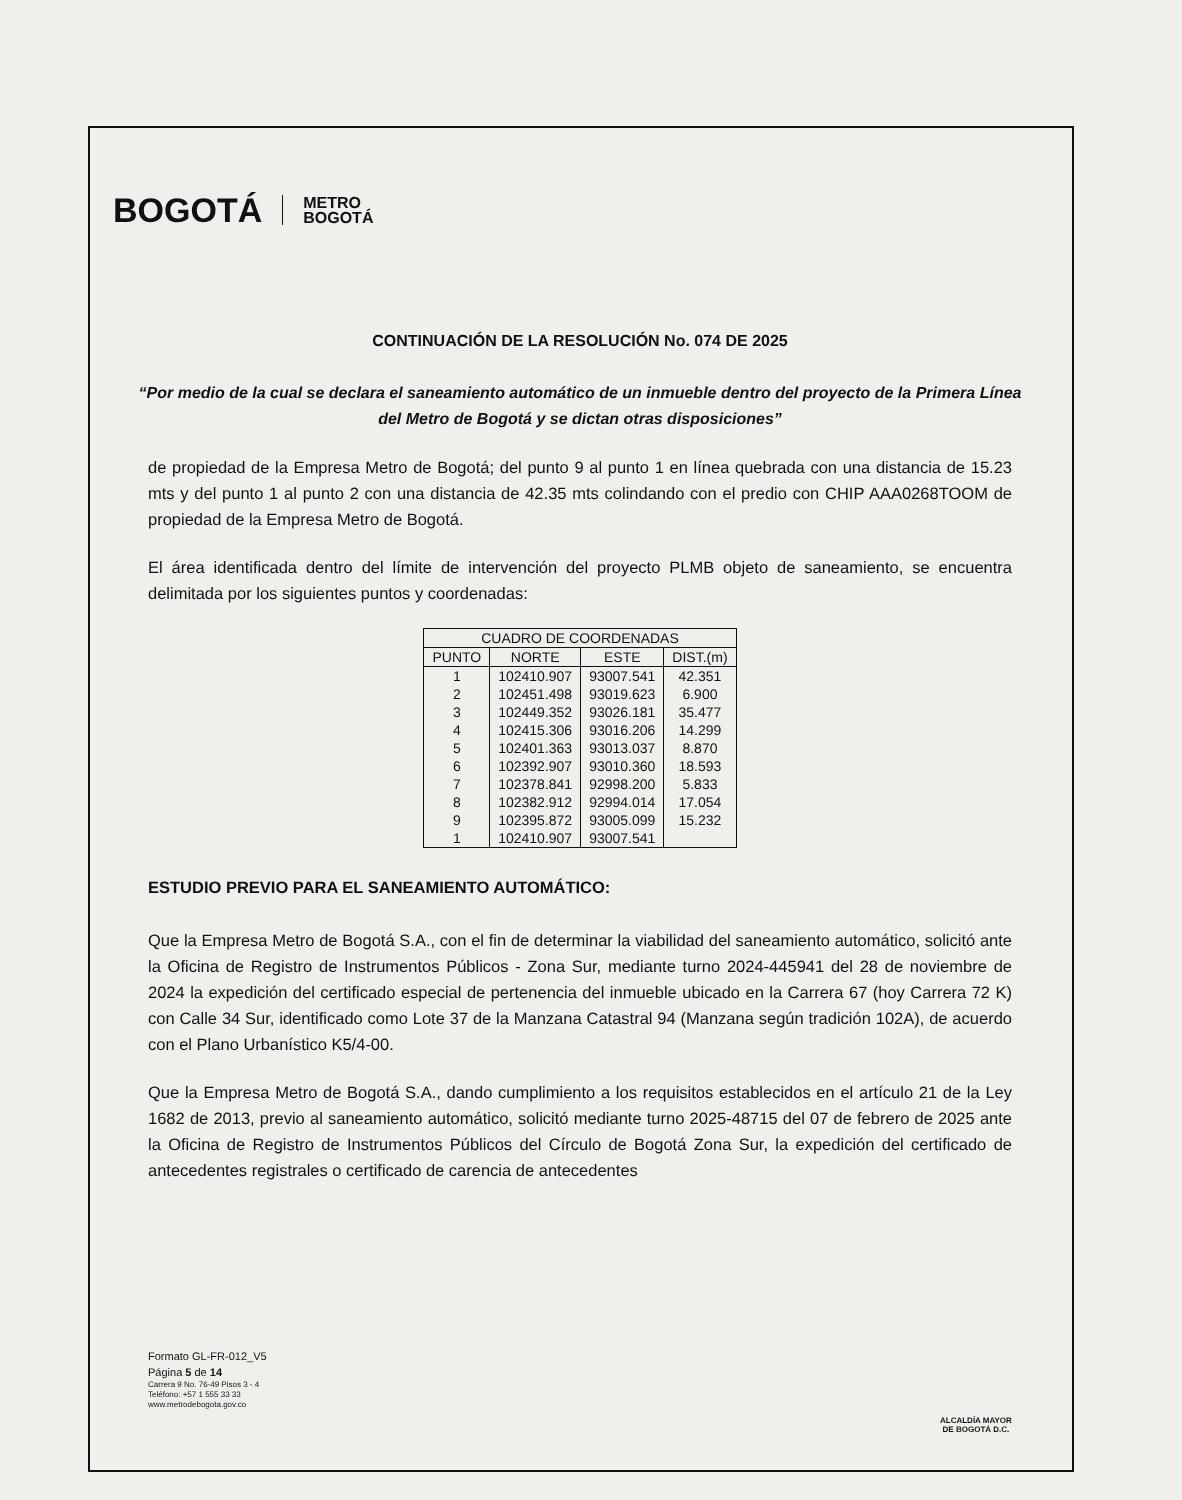BOGOTÁ METRO
BOGOTÁ
CONTINUACIÓN DE LA RESOLUCIÓN No. 074 DE 2025
“Por medio de la cual se declara el saneamiento automático de un inmueble dentro del proyecto de la Primera Línea del Metro de Bogotá y se dictan otras disposiciones”
de propiedad de la Empresa Metro de Bogotá; del punto 9 al punto 1 en línea quebrada con una distancia de 15.23 mts y del punto 1 al punto 2 con una distancia de 42.35 mts colindando con el predio con CHIP AAA0268TOOM de propiedad de la Empresa Metro de Bogotá.
El área identificada dentro del límite de intervención del proyecto PLMB objeto de saneamiento, se encuentra delimitada por los siguientes puntos y coordenadas:
| CUADRO DE COORDENADAS | | | |
| --- | --- | --- | --- |
| PUNTO | NORTE | ESTE | DIST.(m) |
| 1 | 102410.907 | 93007.541 | 42.351 |
| 2 | 102451.498 | 93019.623 | 6.900 |
| 3 | 102449.352 | 93026.181 | 35.477 |
| 4 | 102415.306 | 93016.206 | 14.299 |
| 5 | 102401.363 | 93013.037 | 8.870 |
| 6 | 102392.907 | 93010.360 | 18.593 |
| 7 | 102378.841 | 92998.200 | 5.833 |
| 8 | 102382.912 | 92994.014 | 17.054 |
| 9 | 102395.872 | 93005.099 | 15.232 |
| 1 | 102410.907 | 93007.541 | |
ESTUDIO PREVIO PARA EL SANEAMIENTO AUTOMÁTICO:
Que la Empresa Metro de Bogotá S.A., con el fin de determinar la viabilidad del saneamiento automático, solicitó ante la Oficina de Registro de Instrumentos Públicos - Zona Sur, mediante turno 2024-445941 del 28 de noviembre de 2024 la expedición del certificado especial de pertenencia del inmueble ubicado en la Carrera 67 (hoy Carrera 72 K) con Calle 34 Sur, identificado como Lote 37 de la Manzana Catastral 94 (Manzana según tradición 102A), de acuerdo con el Plano Urbanístico K5/4-00.
Que la Empresa Metro de Bogotá S.A., dando cumplimiento a los requisitos establecidos en el artículo 21 de la Ley 1682 de 2013, previo al saneamiento automático, solicitó mediante turno 2025-48715 del 07 de febrero de 2025 ante la Oficina de Registro de Instrumentos Públicos del Círculo de Bogotá Zona Sur, la expedición del certificado de antecedentes registrales o certificado de carencia de antecedentes
Formato GL-FR-012_V5
Página 5 de 14
Carrera 9 No. 76-49 Pisos 3 - 4
Teléfono: +57 1 555 33 33
www.metrodebogota.gov.co
ALCALDÍA MAYOR
DE BOGOTÁ D.C.